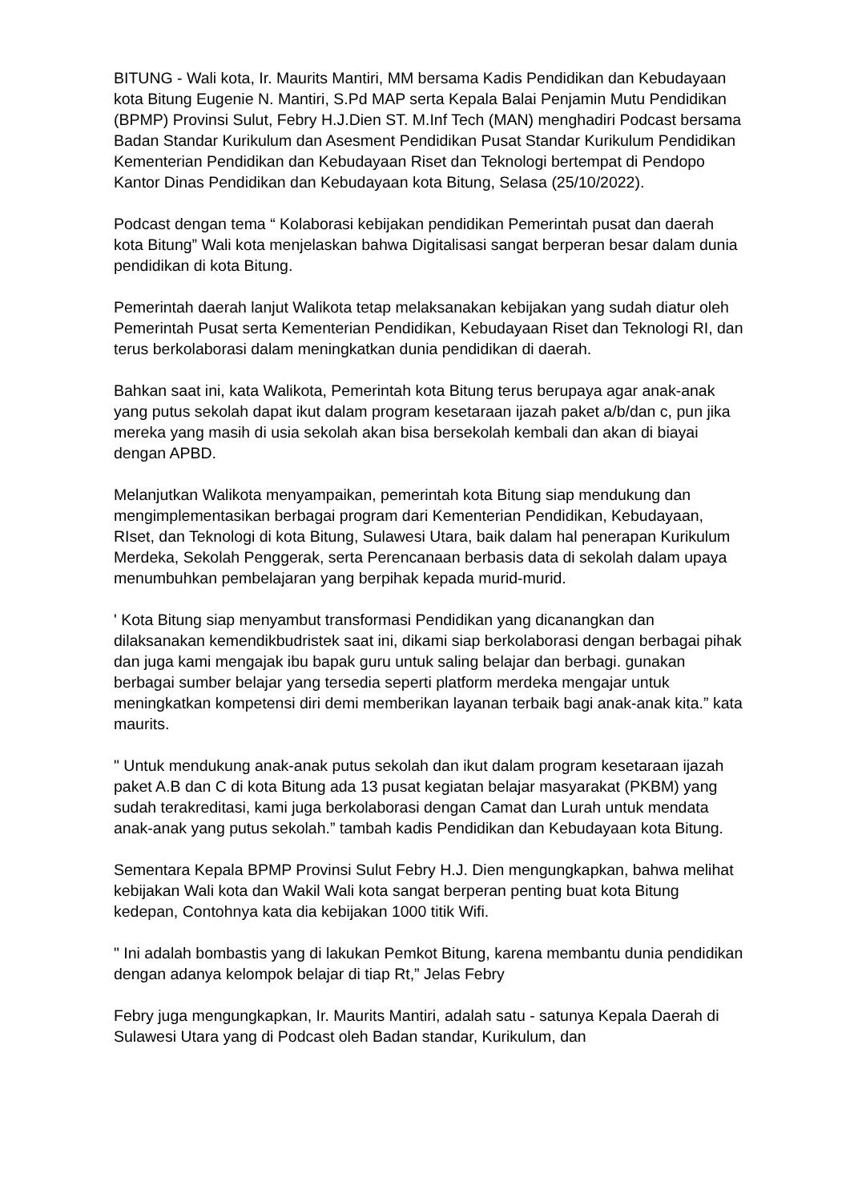BITUNG - Wali kota, Ir. Maurits Mantiri, MM bersama Kadis Pendidikan dan Kebudayaan kota Bitung Eugenie N. Mantiri, S.Pd MAP serta Kepala Balai Penjamin Mutu Pendidikan (BPMP) Provinsi Sulut, Febry H.J.Dien ST. M.Inf Tech (MAN) menghadiri Podcast bersama Badan Standar Kurikulum dan Asesment Pendidikan Pusat Standar Kurikulum Pendidikan Kementerian Pendidikan dan Kebudayaan Riset dan Teknologi bertempat di Pendopo Kantor Dinas Pendidikan dan Kebudayaan kota Bitung, Selasa (25/10/2022).
Podcast dengan tema “ Kolaborasi kebijakan pendidikan Pemerintah pusat dan daerah kota Bitung” Wali kota menjelaskan bahwa Digitalisasi sangat berperan besar dalam dunia pendidikan di kota Bitung.
Pemerintah daerah lanjut Walikota tetap melaksanakan kebijakan yang sudah diatur oleh Pemerintah Pusat serta Kementerian Pendidikan, Kebudayaan Riset dan Teknologi RI, dan terus berkolaborasi dalam meningkatkan dunia pendidikan di daerah.
Bahkan saat ini, kata Walikota, Pemerintah kota Bitung terus berupaya agar anak-anak yang putus sekolah dapat ikut dalam program kesetaraan ijazah paket a/b/dan c, pun jika mereka yang masih di usia sekolah akan bisa bersekolah kembali dan akan di biayai dengan APBD.
Melanjutkan Walikota menyampaikan, pemerintah kota Bitung siap mendukung dan mengimplementasikan berbagai program dari Kementerian Pendidikan, Kebudayaan, RIset, dan Teknologi di kota Bitung, Sulawesi Utara, baik dalam hal penerapan Kurikulum Merdeka, Sekolah Penggerak, serta Perencanaan berbasis data di sekolah dalam upaya menumbuhkan pembelajaran yang berpihak kepada murid-murid.
' Kota Bitung siap menyambut transformasi Pendidikan yang dicanangkan dan dilaksanakan kemendikbudristek saat ini, dikami siap berkolaborasi dengan berbagai pihak dan juga kami mengajak ibu bapak guru untuk saling belajar dan berbagi. gunakan berbagai sumber belajar yang tersedia seperti platform merdeka mengajar untuk meningkatkan kompetensi diri demi memberikan layanan terbaik bagi anak-anak kita.” kata maurits.
" Untuk mendukung anak-anak putus sekolah dan ikut dalam program kesetaraan ijazah paket A.B dan C di kota Bitung ada 13 pusat kegiatan belajar masyarakat (PKBM) yang sudah terakreditasi, kami juga berkolaborasi dengan Camat dan Lurah untuk mendata anak-anak yang putus sekolah.” tambah kadis Pendidikan dan Kebudayaan kota Bitung.
Sementara Kepala BPMP Provinsi Sulut Febry H.J. Dien mengungkapkan, bahwa melihat kebijakan Wali kota dan Wakil Wali kota sangat berperan penting buat kota Bitung kedepan, Contohnya kata dia kebijakan 1000 titik Wifi.
" Ini adalah bombastis yang di lakukan Pemkot Bitung, karena membantu dunia pendidikan dengan adanya kelompok belajar di tiap Rt,” Jelas Febry
Febry juga mengungkapkan, Ir. Maurits Mantiri, adalah satu - satunya Kepala Daerah di Sulawesi Utara yang di Podcast oleh Badan standar, Kurikulum, dan